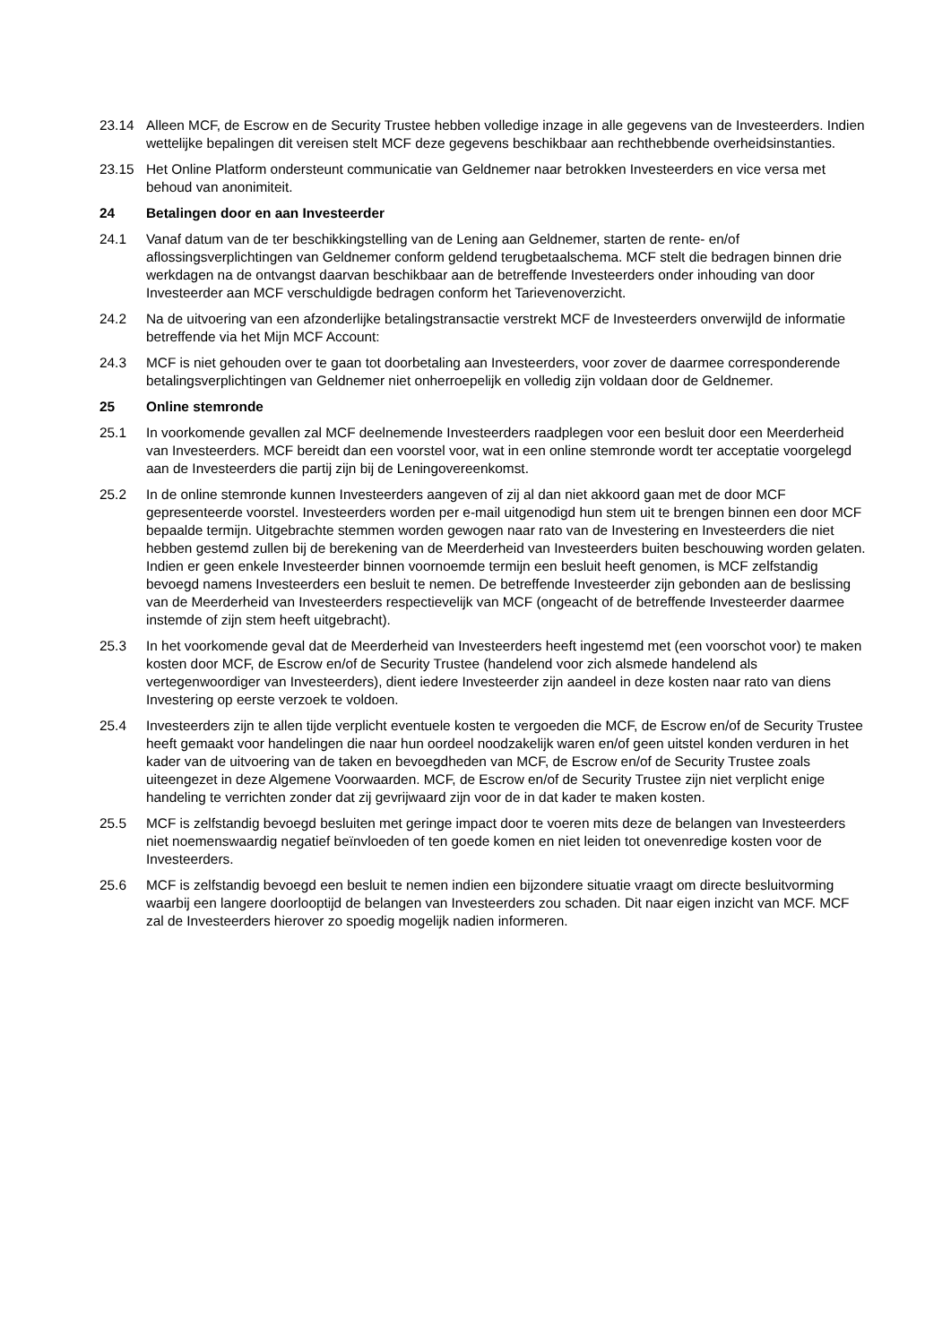23.14 Alleen MCF, de Escrow en de Security Trustee hebben volledige inzage in alle gegevens van de Investeerders. Indien wettelijke bepalingen dit vereisen stelt MCF deze gegevens beschikbaar aan rechthebbende overheidsinstanties.
23.15 Het Online Platform ondersteunt communicatie van Geldnemer naar betrokken Investeerders en vice versa met behoud van anonimiteit.
24 Betalingen door en aan Investeerder
24.1 Vanaf datum van de ter beschikkingstelling van de Lening aan Geldnemer, starten de rente- en/of aflossingsverplichtingen van Geldnemer conform geldend terugbetaalschema. MCF stelt die bedragen binnen drie werkdagen na de ontvangst daarvan beschikbaar aan de betreffende Investeerders onder inhouding van door Investeerder aan MCF verschuldigde bedragen conform het Tarievenoverzicht.
24.2 Na de uitvoering van een afzonderlijke betalingstransactie verstrekt MCF de Investeerders onverwijld de informatie betreffende via het Mijn MCF Account:
24.3 MCF is niet gehouden over te gaan tot doorbetaling aan Investeerders, voor zover de daarmee corresponderende betalingsverplichtingen van Geldnemer niet onherroepelijk en volledig zijn voldaan door de Geldnemer.
25 Online stemronde
25.1 In voorkomende gevallen zal MCF deelnemende Investeerders raadplegen voor een besluit door een Meerderheid van Investeerders. MCF bereidt dan een voorstel voor, wat in een online stemronde wordt ter acceptatie voorgelegd aan de Investeerders die partij zijn bij de Leningovereenkomst.
25.2 In de online stemronde kunnen Investeerders aangeven of zij al dan niet akkoord gaan met de door MCF gepresenteerde voorstel. Investeerders worden per e-mail uitgenodigd hun stem uit te brengen binnen een door MCF bepaalde termijn. Uitgebrachte stemmen worden gewogen naar rato van de Investering en Investeerders die niet hebben gestemd zullen bij de berekening van de Meerderheid van Investeerders buiten beschouwing worden gelaten. Indien er geen enkele Investeerder binnen voornoemde termijn een besluit heeft genomen, is MCF zelfstandig bevoegd namens Investeerders een besluit te nemen. De betreffende Investeerder zijn gebonden aan de beslissing van de Meerderheid van Investeerders respectievelijk van MCF (ongeacht of de betreffende Investeerder daarmee instemde of zijn stem heeft uitgebracht).
25.3 In het voorkomende geval dat de Meerderheid van Investeerders heeft ingestemd met (een voorschot voor) te maken kosten door MCF, de Escrow en/of de Security Trustee (handelend voor zich alsmede handelend als vertegenwoordiger van Investeerders), dient iedere Investeerder zijn aandeel in deze kosten naar rato van diens Investering op eerste verzoek te voldoen.
25.4 Investeerders zijn te allen tijde verplicht eventuele kosten te vergoeden die MCF, de Escrow en/of de Security Trustee heeft gemaakt voor handelingen die naar hun oordeel noodzakelijk waren en/of geen uitstel konden verduren in het kader van de uitvoering van de taken en bevoegdheden van MCF, de Escrow en/of de Security Trustee zoals uiteengezet in deze Algemene Voorwaarden. MCF, de Escrow en/of de Security Trustee zijn niet verplicht enige handeling te verrichten zonder dat zij gevrijwaard zijn voor de in dat kader te maken kosten.
25.5 MCF is zelfstandig bevoegd besluiten met geringe impact door te voeren mits deze de belangen van Investeerders niet noemenswaardig negatief beïnvloeden of ten goede komen en niet leiden tot onevenredige kosten voor de Investeerders.
25.6 MCF is zelfstandig bevoegd een besluit te nemen indien een bijzondere situatie vraagt om directe besluitvorming waarbij een langere doorlooptijd de belangen van Investeerders zou schaden. Dit naar eigen inzicht van MCF. MCF zal de Investeerders hierover zo spoedig mogelijk nadien informeren.